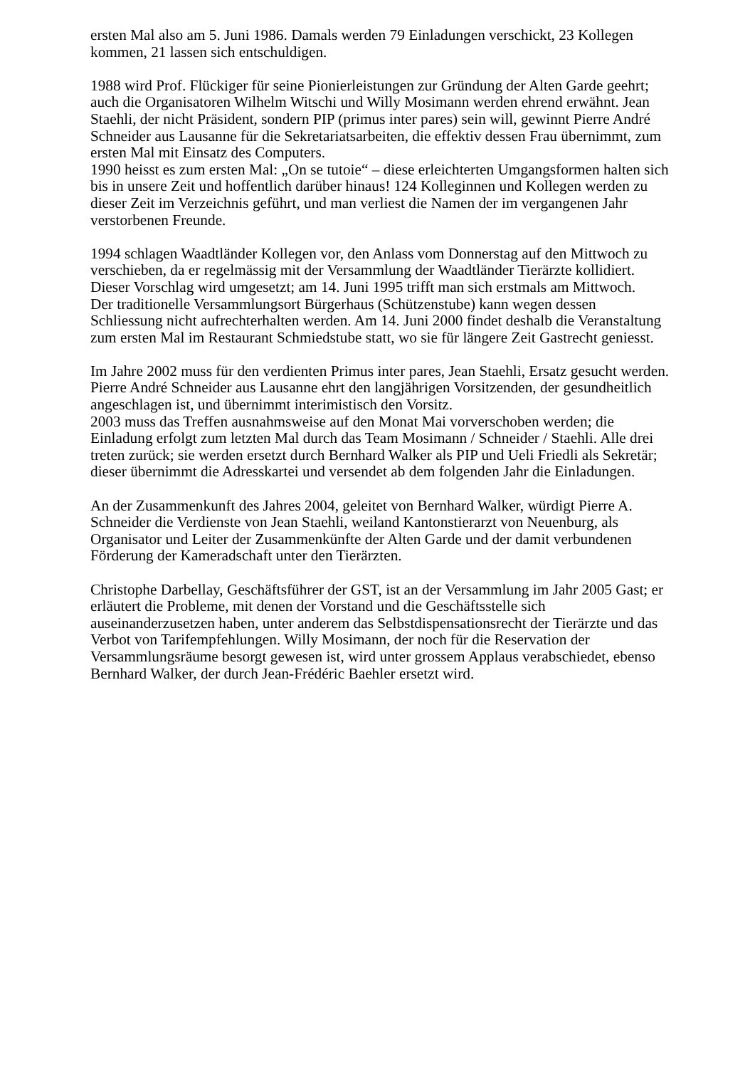ersten Mal also am 5. Juni 1986. Damals werden 79 Einladungen verschickt, 23 Kollegen kommen, 21 lassen sich entschuldigen.
1988 wird Prof. Flückiger für seine Pionierleistungen zur Gründung der Alten Garde geehrt; auch die Organisatoren Wilhelm Witschi und Willy Mosimann werden ehrend erwähnt. Jean Staehli, der nicht Präsident, sondern PIP (primus inter pares) sein will, gewinnt Pierre André Schneider aus Lausanne für die Sekretariatsarbeiten, die effektiv dessen Frau übernimmt, zum ersten Mal mit Einsatz des Computers.
1990 heisst es zum ersten Mal: „On se tutoie“ – diese erleichterten Umgangsformen halten sich bis in unsere Zeit und hoffentlich darüber hinaus! 124 Kolleginnen und Kollegen werden zu dieser Zeit im Verzeichnis geführt, und man verliest die Namen der im vergangenen Jahr verstorbenen Freunde.
1994 schlagen Waadtländer Kollegen vor, den Anlass vom Donnerstag auf den Mittwoch zu verschieben, da er regelmässig mit der Versammlung der Waadtländer Tierärzte kollidiert.
Dieser Vorschlag wird umgesetzt; am 14. Juni 1995 trifft man sich erstmals am Mittwoch.
Der traditionelle Versammlungsort Bürgerhaus (Schützenstube) kann wegen dessen Schliessung nicht aufrechterhalten werden. Am 14. Juni 2000 findet deshalb die Veranstaltung zum ersten Mal im Restaurant Schmiedstube statt, wo sie für längere Zeit Gastrecht geniesst.
Im Jahre 2002 muss für den verdienten Primus inter pares, Jean Staehli, Ersatz gesucht werden. Pierre André Schneider aus Lausanne ehrt den langjährigen Vorsitzenden, der gesundheitlich angeschlagen ist, und übernimmt interimistisch den Vorsitz.
2003 muss das Treffen ausnahmsweise auf den Monat Mai vorverschoben werden; die Einladung erfolgt zum letzten Mal durch das Team Mosimann / Schneider / Staehli. Alle drei treten zurück; sie werden ersetzt durch Bernhard Walker als PIP und Ueli Friedli als Sekretär; dieser übernimmt die Adresskartei und versendet ab dem folgenden Jahr die Einladungen.
An der Zusammenkunft des Jahres 2004, geleitet von Bernhard Walker, würdigt Pierre A. Schneider die Verdienste von Jean Staehli, weiland Kantonstierarzt von Neuenburg, als Organisator und Leiter der Zusammenkünfte der Alten Garde und der damit verbundenen Förderung der Kameradschaft unter den Tierärzten.
Christophe Darbellay, Geschäftsführer der GST, ist an der Versammlung im Jahr 2005 Gast; er erläutert die Probleme, mit denen der Vorstand und die Geschäftsstelle sich auseinanderzusetzen haben, unter anderem das Selbstdispensationsrecht der Tierärzte und das Verbot von Tarifempfehlungen. Willy Mosimann, der noch für die Reservation der Versammlungsräume besorgt gewesen ist, wird unter grossem Applaus verabschiedet, ebenso Bernhard Walker, der durch Jean-Frédéric Baehler ersetzt wird.